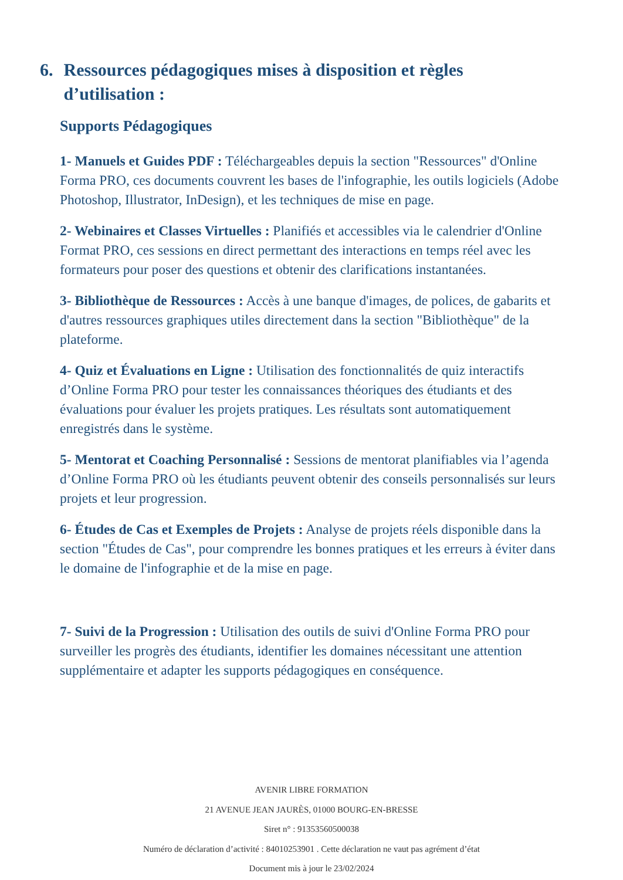6. Ressources pédagogiques mises à disposition et règles
d’utilisation :
Supports Pédagogiques
1- Manuels et Guides PDF : Téléchargeables depuis la section "Ressources" d'Online Forma PRO, ces documents couvrent les bases de l'infographie, les outils logiciels (Adobe Photoshop, Illustrator, InDesign), et les techniques de mise en page.
2- Webinaires et Classes Virtuelles : Planifiés et accessibles via le calendrier d'Online Format PRO, ces sessions en direct permettant des interactions en temps réel avec les formateurs pour poser des questions et obtenir des clarifications instantanées.
3- Bibliothèque de Ressources : Accès à une banque d'images, de polices, de gabarits et d'autres ressources graphiques utiles directement dans la section "Bibliothèque" de la plateforme.
4- Quiz et Évaluations en Ligne : Utilisation des fonctionnalités de quiz interactifs d’Online Forma PRO pour tester les connaissances théoriques des étudiants et des évaluations pour évaluer les projets pratiques. Les résultats sont automatiquement enregistrés dans le système.
5- Mentorat et Coaching Personnalisé : Sessions de mentorat planifiables via l’agenda d’Online Forma PRO où les étudiants peuvent obtenir des conseils personnalisés sur leurs projets et leur progression.
6- Études de Cas et Exemples de Projets : Analyse de projets réels disponible dans la section "Études de Cas", pour comprendre les bonnes pratiques et les erreurs à éviter dans le domaine de l'infographie et de la mise en page.
7- Suivi de la Progression : Utilisation des outils de suivi d'Online Forma PRO pour surveiller les progrès des étudiants, identifier les domaines nécessitant une attention supplémentaire et adapter les supports pédagogiques en conséquence.
AVENIR LIBRE FORMATION
21 AVENUE JEAN JAURÈS, 01000 BOURG-EN-BRESSE
Siret n° : 91353560500038
Numéro de déclaration d’activité : 84010253901 . Cette déclaration ne vaut pas agrément d’état
Document mis à jour le 23/02/2024